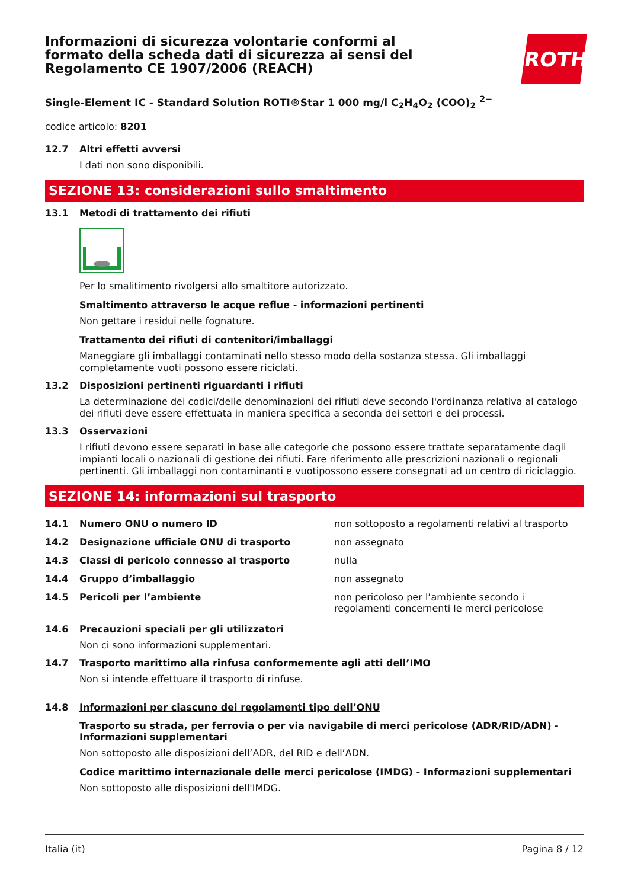ROTH
Informazioni di sicurezza volontarie conformi al formato della scheda dati di sicurezza ai sensi del Regolamento CE 1907/2006 (REACH)
Single-Element IC - Standard Solution ROTI®Star 1 000 mg/l C<sub>2</sub>H<sub>4</sub>O<sub>2</sub> (COO)<sub>2</sub> <sup>2−</sup>
codice articolo: 8201
12.7 Altri effetti avversi
I dati non sono disponibili.
SEZIONE 13: considerazioni sullo smaltimento
13.1 Metodi di trattamento dei rifiuti
Per lo smalitimento rivolgersi allo smaltitore autorizzato.
Smaltimento attraverso le acque reflue - informazioni pertinenti
Non gettare i residui nelle fognature.
Trattamento dei rifiuti di contenitori/imballaggi
Maneggiare gli imballaggi contaminati nello stesso modo della sostanza stessa. Gli imballaggi completamente vuoti possono essere riciclati.
13.2 Disposizioni pertinenti riguardanti i rifiuti
La determinazione dei codici/delle denominazioni dei rifiuti deve secondo l'ordinanza relativa al catalogo dei rifiuti deve essere effettuata in maniera specifica a seconda dei settori e dei processi.
13.3 Osservazioni
I rifiuti devono essere separati in base alle categorie che possono essere trattate separatamente dagli impianti locali o nazionali di gestione dei rifiuti. Fare riferimento alle prescrizioni nazionali o regionali pertinenti. Gli imballaggi non contaminanti e vuotipossono essere consegnati ad un centro di riciclaggio.
SEZIONE 14: informazioni sul trasporto
| 14.1 | Numero ONU o numero ID | non sottoposto a regolamenti relativi al trasporto |
| 14.2 | Designazione ufficiale ONU di trasporto | non assegnato |
| 14.3 | Classi di pericolo connesso al trasporto | nulla |
| 14.4 | Gruppo d’imballaggio | non assegnato |
| 14.5 | Pericoli per l’ambiente | non pericoloso per l’ambiente secondo i regolamenti concernenti le merci pericolose |
14.6 Precauzioni speciali per gli utilizzatori
Non ci sono informazioni supplementari.
14.7 Trasporto marittimo alla rinfusa conformemente agli atti dell’IMO
Non si intende effettuare il trasporto di rinfuse.
14.8 Informazioni per ciascuno dei regolamenti tipo dell’ONU
Trasporto su strada, per ferrovia o per via navigabile di merci pericolose (ADR/RID/ADN) - Informazioni supplementari
Non sottoposto alle disposizioni dell’ADR, del RID e dell’ADN.
Codice marittimo internazionale delle merci pericolose (IMDG) - Informazioni supplementari
Non sottoposto alle disposizioni dell'IMDG.
Italia (it) Pagina 8 / 12